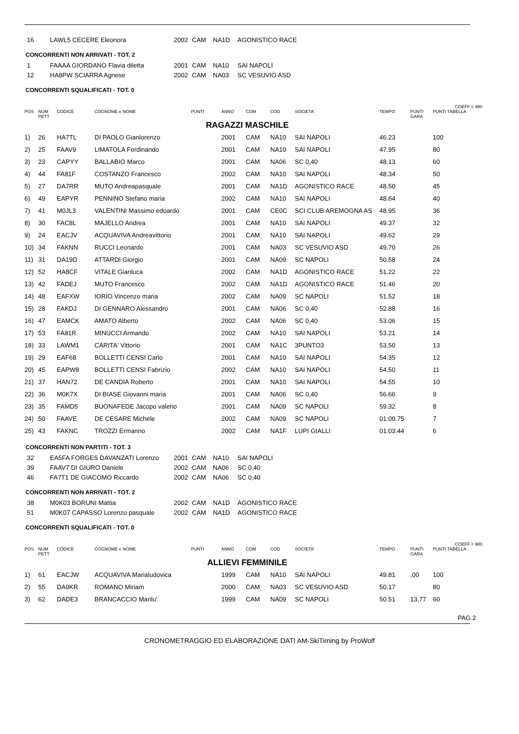| 16 | LAWL5 CECERE Eleonora | 2002 | CAM | NA1D | AGONISTICO RACE |
CONCORRENTI NON ARRIVATI - TOT. 2
| 1 | FAAAA GIORDANO Flavia diletta | 2001 | CAM | NA10 | SAI NAPOLI |
| 12 | HA8PW SCIARRA Agnese | 2002 | CAM | NA03 | SC VESUVIO ASD |
CONCORRENTI SQUALIFICATI - TOT. 0
COEFF = 980
| POS | NUM PETT | CODICE | COGNOME e NOME | PUNTI | ANNO | COM | COD | SOCIETA' | TEMPO | PUNTI GARA | PUNTI TABELLA |
| --- | --- | --- | --- | --- | --- | --- | --- | --- | --- | --- | --- |
| RAGAZZI MASCHILE | | | | | | | | | | | |
| 1) | 26 | HA7TL | DI PAOLO Gianlorenzo | | 2001 | CAM | NA10 | SAI NAPOLI | 46.23 | | 100 |
| 2) | 25 | FAAV9 | LIMATOLA Ferdinando | | 2001 | CAM | NA10 | SAI NAPOLI | 47.95 | | 80 |
| 3) | 23 | CAPYY | BALLABIO Marco | | 2001 | CAM | NA06 | SC 0,40 | 48.13 | | 60 |
| 4) | 44 | FA81F | COSTANZO Francesco | | 2002 | CAM | NA10 | SAI NAPOLI | 48.34 | | 50 |
| 5) | 27 | DA7RR | MUTO Andreapasquale | | 2001 | CAM | NA1D | AGONISTICO RACE | 48.50 | | 45 |
| 6) | 49 | EAPYR | PENNINO Stefano maria | | 2002 | CAM | NA10 | SAI NAPOLI | 48.64 | | 40 |
| 7) | 41 | M0JL3 | VALENTINI Massimo edoardo | | 2001 | CAM | CE0C | SCI CLUB AREMOGNA AS | 48.95 | | 36 |
| 8) | 30 | FAC8L | MAJELLO Andrea | | 2001 | CAM | NA10 | SAI NAPOLI | 49.37 | | 32 |
| 9) | 24 | EACJV | ACQUAVIVA Andreavittorio | | 2001 | CAM | NA10 | SAI NAPOLI | 49.62 | | 29 |
| 10) | 34 | FAKNN | RUCCI Leonardo | | 2001 | CAM | NA03 | SC VESUVIO ASD | 49.70 | | 26 |
| 11) | 31 | DA19D | ATTARDI Giorgio | | 2001 | CAM | NA09 | SC NAPOLI | 50.58 | | 24 |
| 12) | 52 | HA8CF | VITALE Gianluca | | 2002 | CAM | NA1D | AGONISTICO RACE | 51.22 | | 22 |
| 13) | 42 | FADEJ | MUTO Francesco | | 2002 | CAM | NA1D | AGONISTICO RACE | 51.46 | | 20 |
| 14) | 48 | EAFXW | IORIO Vincenzo maria | | 2002 | CAM | NA09 | SC NAPOLI | 51.52 | | 18 |
| 15) | 28 | FAKDJ | DI GENNARO Alessandro | | 2001 | CAM | NA06 | SC 0,40 | 52.88 | | 16 |
| 16) | 47 | EAMCK | AMATO Alberto | | 2002 | CAM | NA06 | SC 0,40 | 53.06 | | 15 |
| 17) | 53 | FA81R | MINUCCI Armando | | 2002 | CAM | NA10 | SAI NAPOLI | 53.21 | | 14 |
| 18) | 33 | LAWM1 | CARITA' Vittorio | | 2001 | CAM | NA1C | 3PUNTO3 | 53.50 | | 13 |
| 19) | 29 | EAF68 | BOLLETTI CENSI Carlo | | 2001 | CAM | NA10 | SAI NAPOLI | 54.35 | | 12 |
| 20) | 45 | EAPW8 | BOLLETTI CENSI Fabrizio | | 2002 | CAM | NA10 | SAI NAPOLI | 54.50 | | 11 |
| 21) | 37 | HAN72 | DE CANDIA Roberto | | 2001 | CAM | NA10 | SAI NAPOLI | 54.55 | | 10 |
| 22) | 36 | M0K7X | DI BIASE Giovanni maria | | 2001 | CAM | NA06 | SC 0,40 | 56.66 | | 9 |
| 23) | 35 | FAMD5 | BUONAFEDE Jacopo valerio | | 2001 | CAM | NA09 | SC NAPOLI | 59.32 | | 8 |
| 24) | 50 | FAAVE | DE CESARE Michele | | 2002 | CAM | NA09 | SC NAPOLI | 01:00.75 | | 7 |
| 25) | 43 | FAKNC | TROZZI Ermanno | | 2002 | CAM | NA1F | LUPI GIALLI | 01:03.44 | | 6 |
CONCORRENTI NON PARTITI - TOT. 3
| 32 | EA5FA FORGES DAVANZATI Lorenzo | 2001 | CAM | NA10 | SAI NAPOLI |
| 39 | FAAV7 DI GIURO Daniele | 2002 | CAM | NA06 | SC 0,40 |
| 46 | FA7T1 DE GIACOMO Riccardo | 2002 | CAM | NA06 | SC 0,40 |
CONCORRENTI NON ARRIVATI - TOT. 2
| 38 | M0K03 BORUNI Mattia | 2002 | CAM | NA1D | AGONISTICO RACE |
| 51 | M0K07 CAPASSO Lorenzo pasquale | 2002 | CAM | NA1D | AGONISTICO RACE |
CONCORRENTI SQUALIFICATI - TOT. 0
COEFF = 980
| POS | NUM PETT | CODICE | COGNOME e NOME | PUNTI | ANNO | COM | COD | SOCIETA' | TEMPO | PUNTI GARA | PUNTI TABELLA |
| --- | --- | --- | --- | --- | --- | --- | --- | --- | --- | --- | --- |
| ALLIEVI FEMMINILE | | | | | | | | | | | |
| 1) | 61 | EACJW | ACQUAVIVA Marialudovica | | 1999 | CAM | NA10 | SAI NAPOLI | 49.81 | ,00 | 100 |
| 2) | 55 | DA9KR | ROMANO Miriam | | 2000 | CAM | NA03 | SC VESUVIO ASD | 50.17 | | 80 |
| 3) | 62 | DADE3 | BRANCACCIO Marilu' | | 1999 | CAM | NA09 | SC NAPOLI | 50.51 | 13,77 | 60 |
PAG.2
CRONOMETRAGGIO ED ELABORAZIONE DATI AM-SkiTiming by ProWolf